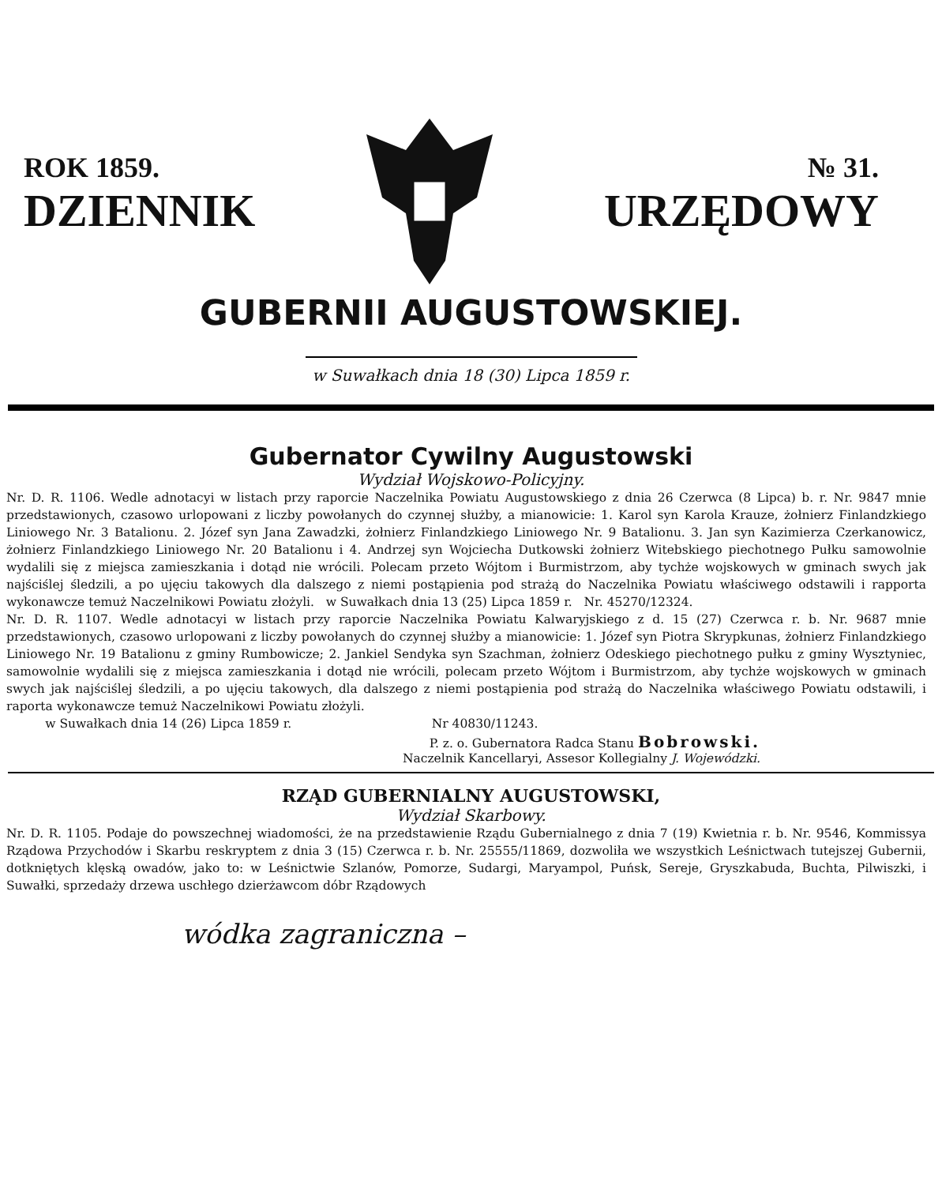ROK 1859.
DZIENNIK
№ 31.
URZĘDOWY
GUBERNII AUGUSTOWSKIEJ.
w Suwałkach dnia 18 (30) Lipca 1859 r.
Gubernator Cywilny Augustowski
Wydział Wojskowo-Policyjny.
Nr. D. R. 1106. Wedle adnotacyi w listach przy raporcie Naczelnika Powiatu Augustowskiego z dnia 26 Czerwca (8 Lipca) b. r. Nr. 9847 mnie przedstawionych, czasowo urlopowani z liczby powołanych do czynnej służby, a mianowicie: 1. Karol syn Karola Krauze, żołnierz Finlandzkiego Liniowego Nr. 3 Batalionu. 2. Józef syn Jana Zawadzki, żołnierz Finlandzkiego Liniowego Nr. 9 Batalionu. 3. Jan syn Kazimierza Czerkanowicz, żołnierz Finlandzkiego Liniowego Nr. 20 Batalionu i 4. Andrzej syn Wojciecha Dutkowski żołnierz Witebskiego piechotnego Pułku samowolnie wydalili się z miejsca zamieszkania i dotąd nie wrócili. Polecam przeto Wójtom i Burmistrzom, aby tychże wojskowych w gminach swych jak najściślej śledzili, a po ujęciu takowych dla dalszego z niemi postąpienia pod strażą do Naczelnika Powiatu właściwego odstawili i rapporta wykonawcze temuż Naczelnikowi Powiatu złożyli. w Suwałkach dnia 13 (25) Lipca 1859 r. Nr. 45270/12324.
Nr. D. R. 1107. Wedle adnotacyi w listach przy raporcie Naczelnika Powiatu Kalwaryjskiego z d. 15 (27) Czerwca r. b. Nr. 9687 mnie przedstawionych, czasowo urlopowani z liczby powołanych do czynnej służby a mianowicie: 1. Józef syn Piotra Skrypkunas, żołnierz Finlandzkiego Liniowego Nr. 19 Batalionu z gminy Rumbowicze; 2. Jankiel Sendyka syn Szachman, żołnierz Odeskiego piechotnego pułku z gminy Wysztyniec, samowolnie wydalili się z miejsca zamieszkania i dotąd nie wrócili, polecam przeto Wójtom i Burmistrzom, aby tychże wojskowych w gminach swych jak najściślej śledzili, a po ujęciu takowych, dla dalszego z niemi postąpienia pod strażą do Naczelnika właściwego Powiatu odstawili, i raporta wykonawcze temuż Naczelnikowi Powiatu złożyli.
w Suwałkach dnia 14 (26) Lipca 1859 r. Nr 40830/11243.
P. z. o. Gubernatora Radca Stanu Bobrowski.
Naczelnik Kancellaryi, Assesor Kollegialny J. Wojewódzki.
RZĄD GUBERNIALNY AUGUSTOWSKI,
Wydział Skarbowy.
Nr. D. R. 1105. Podaje do powszechnej wiadomości, że na przedstawienie Rządu Gubernialnego z dnia 7 (19) Kwietnia r. b. Nr. 9546, Kommissya Rządowa Przychodów i Skarbu reskryptem z dnia 3 (15) Czerwca r. b. Nr. 25555/11869, dozwoliła we wszystkich Leśnictwach tutejszej Gubernii, dotkniętych klęską owadów, jako to: w Leśnictwie Szlanów, Pomorze, Sudargi, Maryampol, Puńsk, Sereje, Gryszkabuda, Buchta, Pilwiszki, i Suwałki, sprzedaży drzewa uschłego dzierżawcom dóbr Rządowych
wódka zagraniczna –